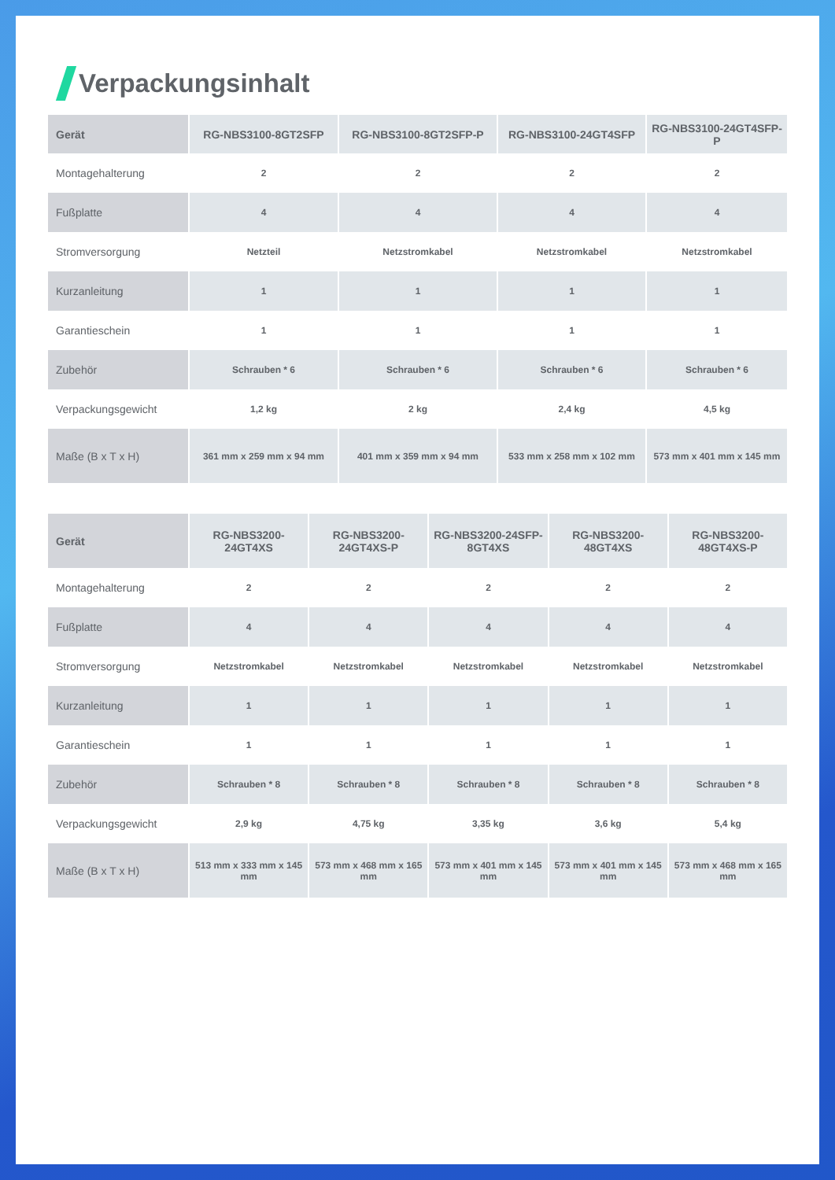Verpackungsinhalt
| Gerät | RG-NBS3100-8GT2SFP | RG-NBS3100-8GT2SFP-P | RG-NBS3100-24GT4SFP | RG-NBS3100-24GT4SFP-P |
| --- | --- | --- | --- | --- |
| Montagehalterung | 2 | 2 | 2 | 2 |
| Fußplatte | 4 | 4 | 4 | 4 |
| Stromversorgung | Netzteil | Netzstromkabel | Netzstromkabel | Netzstromkabel |
| Kurzanleitung | 1 | 1 | 1 | 1 |
| Garantieschein | 1 | 1 | 1 | 1 |
| Zubehör | Schrauben * 6 | Schrauben * 6 | Schrauben * 6 | Schrauben * 6 |
| Verpackungsgewicht | 1,2 kg | 2 kg | 2,4 kg | 4,5 kg |
| Maße (B x T x H) | 361 mm x 259 mm x 94 mm | 401 mm x 359 mm x 94 mm | 533 mm x 258 mm x 102 mm | 573 mm x 401 mm x 145 mm |
| Gerät | RG-NBS3200-24GT4XS | RG-NBS3200-24GT4XS-P | RG-NBS3200-24SFP-8GT4XS | RG-NBS3200-48GT4XS | RG-NBS3200-48GT4XS-P |
| --- | --- | --- | --- | --- | --- |
| Montagehalterung | 2 | 2 | 2 | 2 | 2 |
| Fußplatte | 4 | 4 | 4 | 4 | 4 |
| Stromversorgung | Netzstromkabel | Netzstromkabel | Netzstromkabel | Netzstromkabel | Netzstromkabel |
| Kurzanleitung | 1 | 1 | 1 | 1 | 1 |
| Garantieschein | 1 | 1 | 1 | 1 | 1 |
| Zubehör | Schrauben * 8 | Schrauben * 8 | Schrauben * 8 | Schrauben * 8 | Schrauben * 8 |
| Verpackungsgewicht | 2,9 kg | 4,75 kg | 3,35 kg | 3,6 kg | 5,4 kg |
| Maße (B x T x H) | 513 mm x 333 mm x 145 mm | 573 mm x 468 mm x 165 mm | 573 mm x 401 mm x 145 mm | 573 mm x 401 mm x 145 mm | 573 mm x 468 mm x 165 mm |